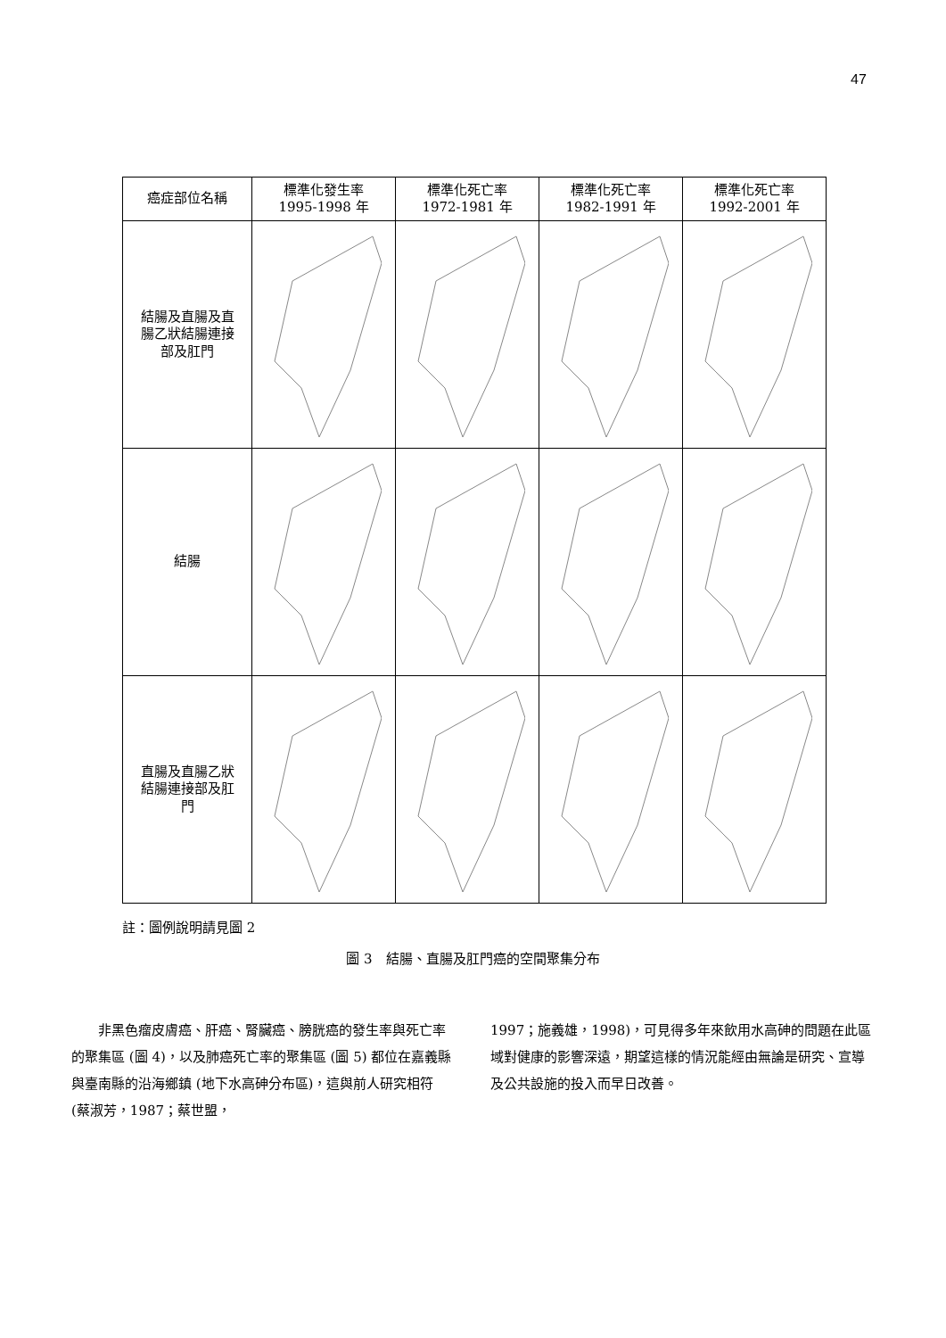47
| 癌症部位名稱 | 標準化發生率 1995-1998 年 | 標準化死亡率 1972-1981 年 | 標準化死亡率 1982-1991 年 | 標準化死亡率 1992-2001 年 |
| --- | --- | --- | --- | --- |
| 結腸及直腸及直 腸乙狀結腸連接 部及肛門 | | | | |
| 結腸 | | | | |
| 直腸及直腸乙狀 結腸連接部及肛 門 | | | | |
註：圖例說明請見圖 2
圖 3　結腸、直腸及肛門癌的空間聚集分布
　　非黑色瘤皮膚癌、肝癌、腎臟癌、膀胱癌的發生率與死亡率的聚集區 (圖 4)，以及肺癌死亡率的聚集區 (圖 5) 都位在嘉義縣與臺南縣的沿海鄉鎮 (地下水高砷分布區)，這與前人研究相符 (蔡淑芳，1987；蔡世盟，
1997；施義雄，1998)，可見得多年來飲用水高砷的問題在此區域對健康的影響深遠，期望這樣的情況能經由無論是研究、宣導及公共設施的投入而早日改善。